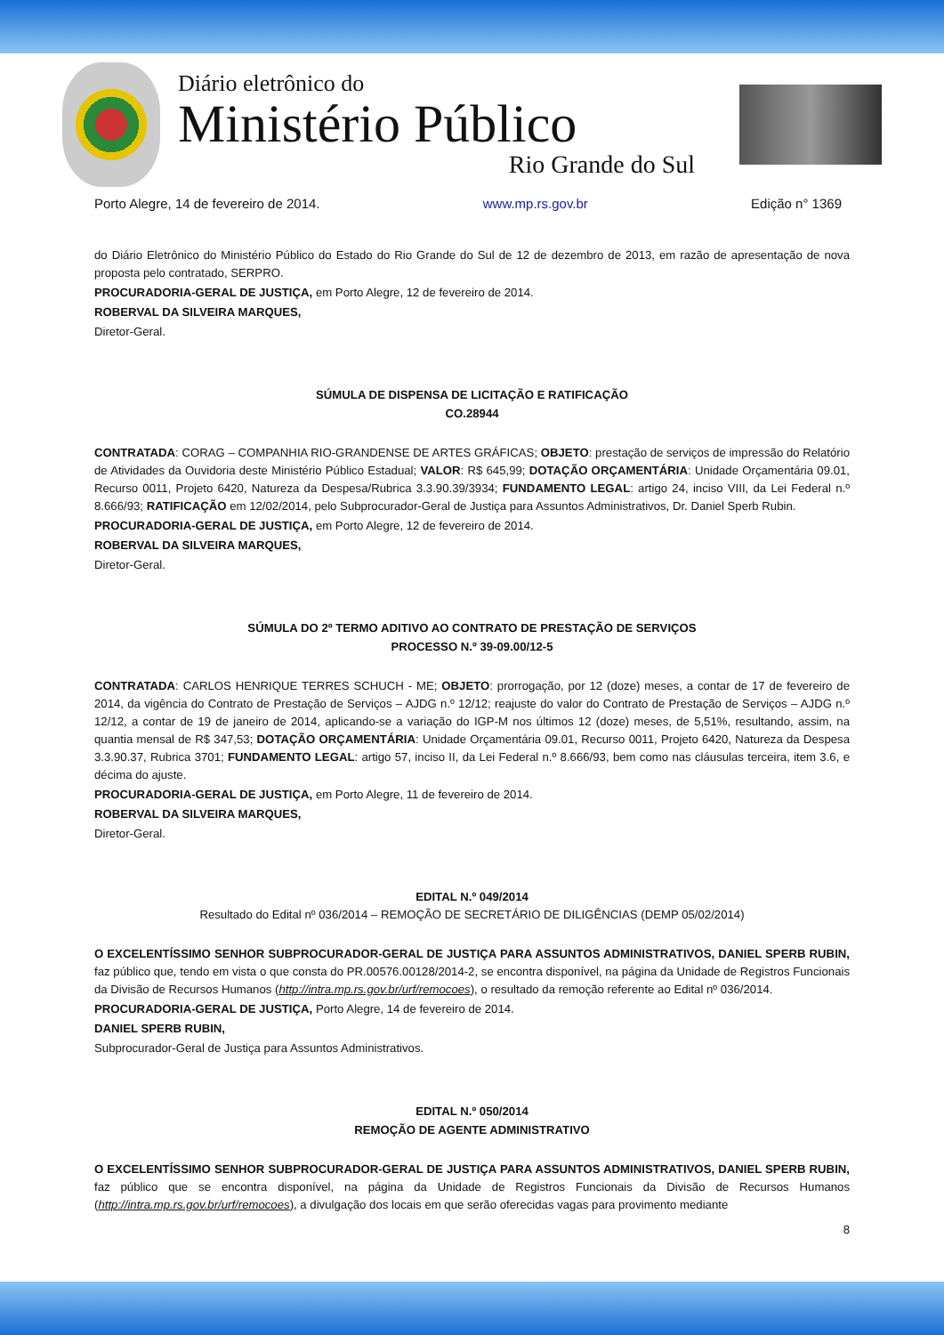Diário eletrônico do
Ministério Público
Rio Grande do Sul
Porto Alegre, 14 de fevereiro de 2014. www.mp.rs.gov.br Edição n° 1369
do Diário Eletrônico do Ministério Público do Estado do Rio Grande do Sul de 12 de dezembro de 2013, em razão de apresentação de nova proposta pelo contratado, SERPRO.
PROCURADORIA-GERAL DE JUSTIÇA, em Porto Alegre, 12 de fevereiro de 2014.
ROBERVAL DA SILVEIRA MARQUES,
Diretor-Geral.
SÚMULA DE DISPENSA DE LICITAÇÃO E RATIFICAÇÃO
CO.28944
CONTRATADA: CORAG – COMPANHIA RIO-GRANDENSE DE ARTES GRÁFICAS; OBJETO: prestação de serviços de impressão do Relatório de Atividades da Ouvidoria deste Ministério Público Estadual; VALOR: R$ 645,99; DOTAÇÃO ORÇAMENTÁRIA: Unidade Orçamentária 09.01, Recurso 0011, Projeto 6420, Natureza da Despesa/Rubrica 3.3.90.39/3934; FUNDAMENTO LEGAL: artigo 24, inciso VIII, da Lei Federal n.º 8.666/93; RATIFICAÇÃO em 12/02/2014, pelo Subprocurador-Geral de Justiça para Assuntos Administrativos, Dr. Daniel Sperb Rubin.
PROCURADORIA-GERAL DE JUSTIÇA, em Porto Alegre, 12 de fevereiro de 2014.
ROBERVAL DA SILVEIRA MARQUES,
Diretor-Geral.
SÚMULA DO 2º TERMO ADITIVO AO CONTRATO DE PRESTAÇÃO DE SERVIÇOS
PROCESSO N.º 39-09.00/12-5
CONTRATADA: CARLOS HENRIQUE TERRES SCHUCH - ME; OBJETO: prorrogação, por 12 (doze) meses, a contar de 17 de fevereiro de 2014, da vigência do Contrato de Prestação de Serviços – AJDG n.º 12/12; reajuste do valor do Contrato de Prestação de Serviços – AJDG n.º 12/12, a contar de 19 de janeiro de 2014, aplicando-se a variação do IGP-M nos últimos 12 (doze) meses, de 5,51%, resultando, assim, na quantia mensal de R$ 347,53; DOTAÇÃO ORÇAMENTÁRIA: Unidade Orçamentária 09.01, Recurso 0011, Projeto 6420, Natureza da Despesa 3.3.90.37, Rubrica 3701; FUNDAMENTO LEGAL: artigo 57, inciso II, da Lei Federal n.º 8.666/93, bem como nas cláusulas terceira, item 3.6, e décima do ajuste.
PROCURADORIA-GERAL DE JUSTIÇA, em Porto Alegre, 11 de fevereiro de 2014.
ROBERVAL DA SILVEIRA MARQUES,
Diretor-Geral.
EDITAL N.º 049/2014
Resultado do Edital nº 036/2014 – REMOÇÃO DE SECRETÁRIO DE DILIGÊNCIAS (DEMP 05/02/2014)
O EXCELENTÍSSIMO SENHOR SUBPROCURADOR-GERAL DE JUSTIÇA PARA ASSUNTOS ADMINISTRATIVOS, DANIEL SPERB RUBIN, faz público que, tendo em vista o que consta do PR.00576.00128/2014-2, se encontra disponível, na página da Unidade de Registros Funcionais da Divisão de Recursos Humanos (http://intra.mp.rs.gov.br/urf/remocoes), o resultado da remoção referente ao Edital nº 036/2014.
PROCURADORIA-GERAL DE JUSTIÇA, Porto Alegre, 14 de fevereiro de 2014.
DANIEL SPERB RUBIN,
Subprocurador-Geral de Justiça para Assuntos Administrativos.
EDITAL N.º 050/2014
REMOÇÃO DE AGENTE ADMINISTRATIVO
O EXCELENTÍSSIMO SENHOR SUBPROCURADOR-GERAL DE JUSTIÇA PARA ASSUNTOS ADMINISTRATIVOS, DANIEL SPERB RUBIN, faz público que se encontra disponível, na página da Unidade de Registros Funcionais da Divisão de Recursos Humanos (http://intra.mp.rs.gov.br/urf/remocoes), a divulgação dos locais em que serão oferecidas vagas para provimento mediante
8